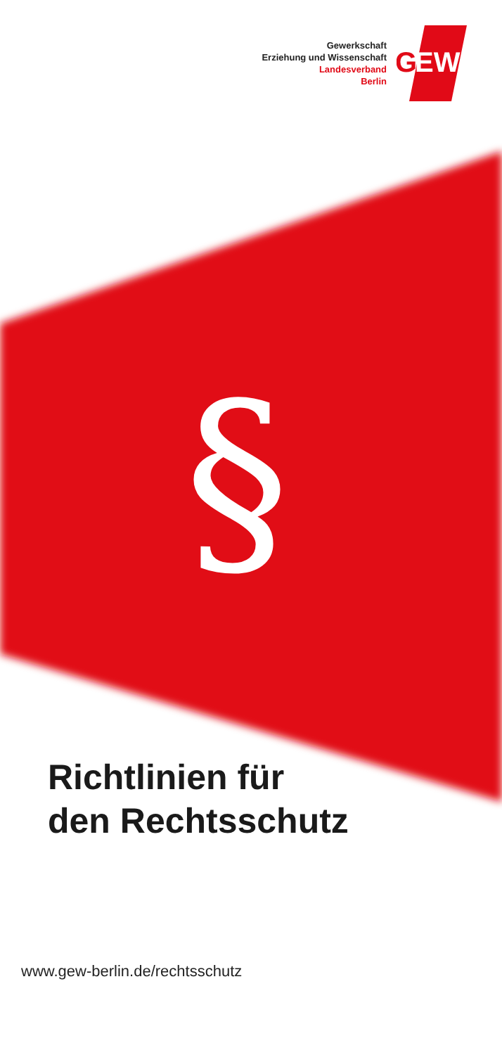Gewerkschaft
Erziehung und Wissenschaft
Landesverband
Berlin
G
EW
§
Richtlinien für
den Rechtsschutz
www.gew-berlin.de/rechtsschutz